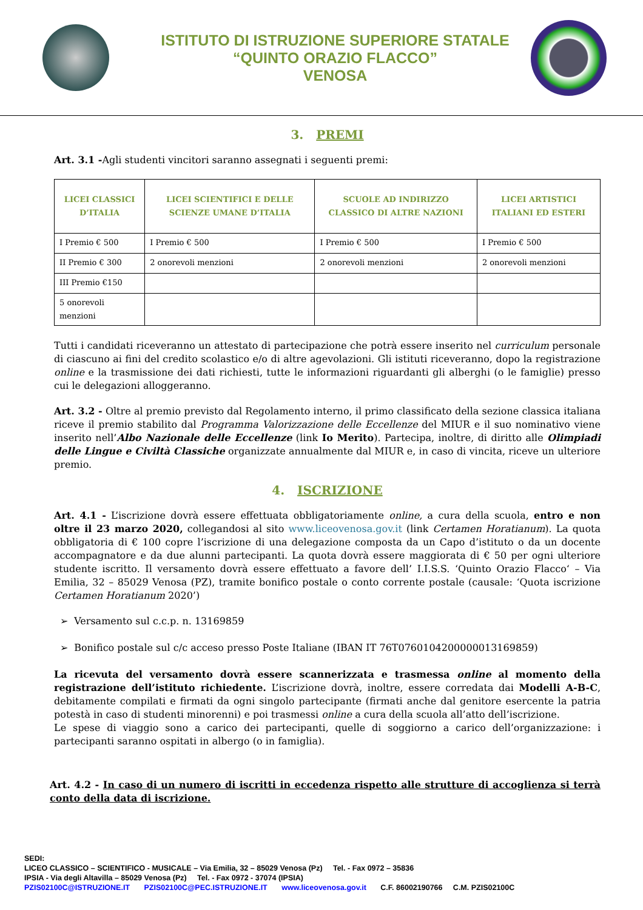ISTITUTO DI ISTRUZIONE SUPERIORE STATALE
“QUINTO ORAZIO FLACCO”
VENOSA
3. PREMI
Art. 3.1 -Agli studenti vincitori saranno assegnati i seguenti premi:
| LICEI CLASSICI D’ITALIA | LICEI SCIENTIFICI E DELLE SCIENZE UMANE D’ITALIA | SCUOLE AD INDIRIZZO CLASSICO DI ALTRE NAZIONI | LICEI ARTISTICI ITALIANI ED ESTERI |
| --- | --- | --- | --- |
| I Premio € 500 | I Premio € 500 | I Premio € 500 | I Premio € 500 |
| II Premio € 300 | 2 onorevoli menzioni | 2 onorevoli menzioni | 2 onorevoli menzioni |
| III Premio €150 | | | |
| 5 onorevoli menzioni | | | |
Tutti i candidati riceveranno un attestato di partecipazione che potrà essere inserito nel curriculum personale di ciascuno ai fini del credito scolastico e/o di altre agevolazioni. Gli istituti riceveranno, dopo la registrazione online e la trasmissione dei dati richiesti, tutte le informazioni riguardanti gli alberghi (o le famiglie) presso cui le delegazioni alloggeranno.
Art. 3.2 - Oltre al premio previsto dal Regolamento interno, il primo classificato della sezione classica italiana riceve il premio stabilito dal Programma Valorizzazione delle Eccellenze del MIUR e il suo nominativo viene inserito nell’Albo Nazionale delle Eccellenze (link Io Merito). Partecipa, inoltre, di diritto alle Olimpiadi delle Lingue e Civiltà Classiche organizzate annualmente dal MIUR e, in caso di vincita, riceve un ulteriore premio.
4. ISCRIZIONE
Art. 4.1 - L’iscrizione dovrà essere effettuata obbligatoriamente online, a cura della scuola, entro e non oltre il 23 marzo 2020, collegandosi al sito www.liceovenosa.gov.it (link Certamen Horatianum). La quota obbligatoria di € 100 copre l’iscrizione di una delegazione composta da un Capo d’istituto o da un docente accompagnatore e da due alunni partecipanti. La quota dovrà essere maggiorata di € 50 per ogni ulteriore studente iscritto. Il versamento dovrà essere effettuato a favore dell’ I.I.S.S. ‘Quinto Orazio Flacco‘ – Via Emilia, 32 – 85029 Venosa (PZ), tramite bonifico postale o conto corrente postale (causale: ‘Quota iscrizione Certamen Horatianum 2020’)
➢ Versamento sul c.c.p. n. 13169859
➢ Bonifico postale sul c/c acceso presso Poste Italiane (IBAN IT 76T0760104200000013169859)
La ricevuta del versamento dovrà essere scannerizzata e trasmessa online al momento della registrazione dell’istituto richiedente. L’iscrizione dovrà, inoltre, essere corredata dai Modelli A-B-C, debitamente compilati e firmati da ogni singolo partecipante (firmati anche dal genitore esercente la patria potestà in caso di studenti minorenni) e poi trasmessi online a cura della scuola all’atto dell’iscrizione.
Le spese di viaggio sono a carico dei partecipanti, quelle di soggiorno a carico dell’organizzazione: i partecipanti saranno ospitati in albergo (o in famiglia).
Art. 4.2 - In caso di un numero di iscritti in eccedenza rispetto alle strutture di accoglienza si terrà conto della data di iscrizione.
SEDI:
LICEO CLASSICO – SCIENTIFICO - MUSICALE – Via Emilia, 32 – 85029 Venosa (Pz) Tel. - Fax 0972 – 35836
IPSIA - Via degli Altavilla – 85029 Venosa (Pz) Tel. - Fax 0972 - 37074 (IPSIA)
PZIS02100C@ISTRUZIONE.IT PZIS02100C@PEC.ISTRUZIONE.IT www.liceovenosa.gov.it C.F. 86002190766 C.M. PZIS02100C